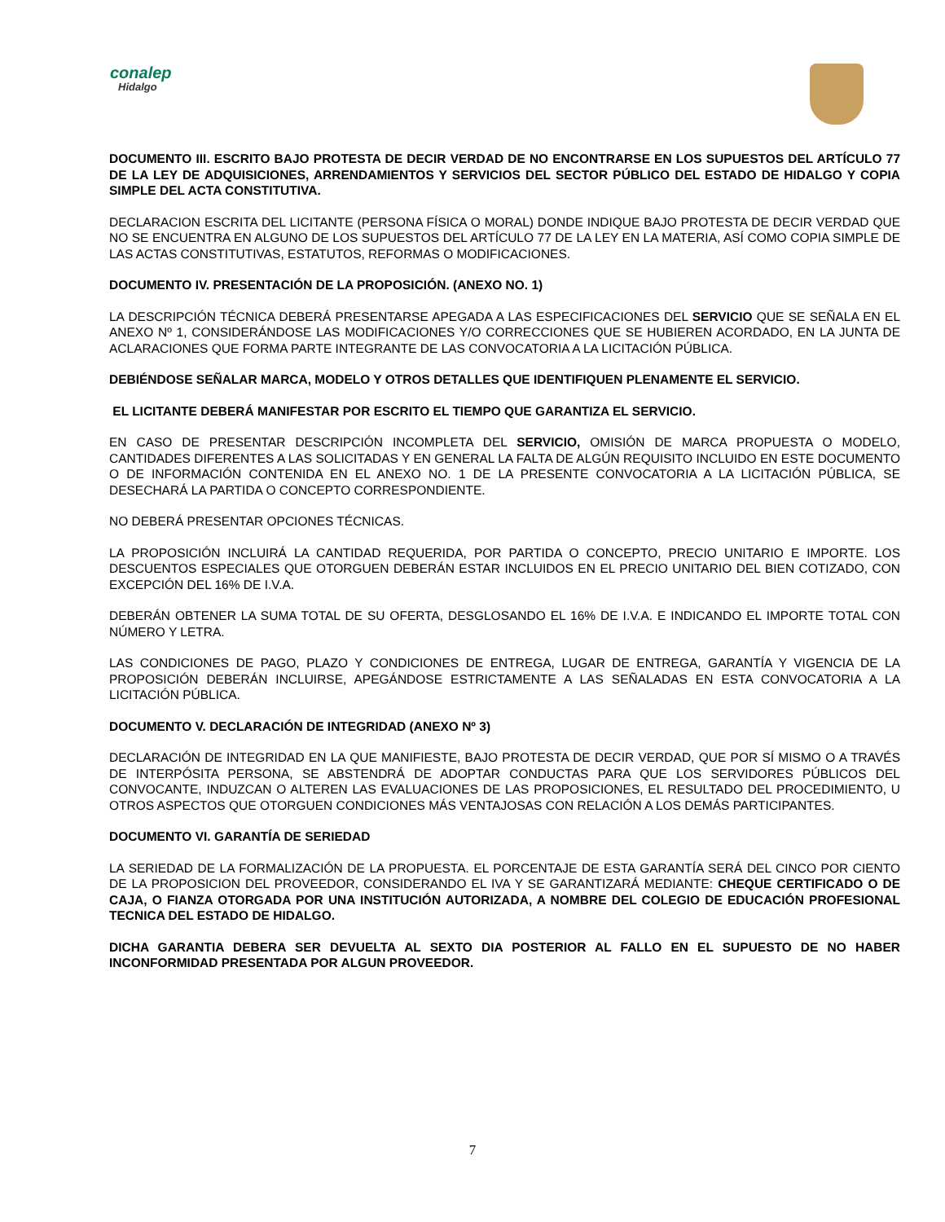conalep
Hidalgo
DOCUMENTO III. ESCRITO BAJO PROTESTA DE DECIR VERDAD DE NO ENCONTRARSE EN LOS SUPUESTOS DEL ARTÍCULO 77 DE LA LEY DE ADQUISICIONES, ARRENDAMIENTOS Y SERVICIOS DEL SECTOR PÚBLICO DEL ESTADO DE HIDALGO Y COPIA SIMPLE DEL ACTA CONSTITUTIVA.
DECLARACION ESCRITA DEL LICITANTE (PERSONA FÍSICA O MORAL) DONDE INDIQUE BAJO PROTESTA DE DECIR VERDAD QUE NO SE ENCUENTRA EN ALGUNO DE LOS SUPUESTOS DEL ARTÍCULO 77 DE LA LEY EN LA MATERIA, ASÍ COMO COPIA SIMPLE DE LAS ACTAS CONSTITUTIVAS, ESTATUTOS, REFORMAS O MODIFICACIONES.
DOCUMENTO IV. PRESENTACIÓN DE LA PROPOSICIÓN. (ANEXO NO. 1)
LA DESCRIPCIÓN TÉCNICA DEBERÁ PRESENTARSE APEGADA A LAS ESPECIFICACIONES DEL SERVICIO QUE SE SEÑALA EN EL ANEXO Nº 1, CONSIDERÁNDOSE LAS MODIFICACIONES Y/O CORRECCIONES QUE SE HUBIEREN ACORDADO, EN LA JUNTA DE ACLARACIONES QUE FORMA PARTE INTEGRANTE DE LAS CONVOCATORIA A LA LICITACIÓN PÚBLICA.
DEBIÉNDOSE SEÑALAR MARCA, MODELO Y OTROS DETALLES QUE IDENTIFIQUEN PLENAMENTE EL SERVICIO.
EL LICITANTE DEBERÁ MANIFESTAR POR ESCRITO EL TIEMPO QUE GARANTIZA EL SERVICIO.
EN CASO DE PRESENTAR DESCRIPCIÓN INCOMPLETA DEL SERVICIO, OMISIÓN DE MARCA PROPUESTA O MODELO, CANTIDADES DIFERENTES A LAS SOLICITADAS Y EN GENERAL LA FALTA DE ALGÚN REQUISITO INCLUIDO EN ESTE DOCUMENTO O DE INFORMACIÓN CONTENIDA EN EL ANEXO NO. 1 DE LA PRESENTE CONVOCATORIA A LA LICITACIÓN PÚBLICA, SE DESECHARÁ LA PARTIDA O CONCEPTO CORRESPONDIENTE.
NO DEBERÁ PRESENTAR OPCIONES TÉCNICAS.
LA PROPOSICIÓN INCLUIRÁ LA CANTIDAD REQUERIDA, POR PARTIDA O CONCEPTO, PRECIO UNITARIO E IMPORTE. LOS DESCUENTOS ESPECIALES QUE OTORGUEN DEBERÁN ESTAR INCLUIDOS EN EL PRECIO UNITARIO DEL BIEN COTIZADO, CON EXCEPCIÓN DEL 16% DE I.V.A.
DEBERÁN OBTENER LA SUMA TOTAL DE SU OFERTA, DESGLOSANDO EL 16% DE I.V.A. E INDICANDO EL IMPORTE TOTAL CON NÚMERO Y LETRA.
LAS CONDICIONES DE PAGO, PLAZO Y CONDICIONES DE ENTREGA, LUGAR DE ENTREGA, GARANTÍA Y VIGENCIA DE LA PROPOSICIÓN DEBERÁN INCLUIRSE, APEGÁNDOSE ESTRICTAMENTE A LAS SEÑALADAS EN ESTA CONVOCATORIA A LA LICITACIÓN PÚBLICA.
DOCUMENTO V. DECLARACIÓN DE INTEGRIDAD (ANEXO Nº 3)
DECLARACIÓN DE INTEGRIDAD EN LA QUE MANIFIESTE, BAJO PROTESTA DE DECIR VERDAD, QUE POR SÍ MISMO O A TRAVÉS DE INTERPÓSITA PERSONA, SE ABSTENDRÁ DE ADOPTAR CONDUCTAS PARA QUE LOS SERVIDORES PÚBLICOS DEL CONVOCANTE, INDUZCAN O ALTEREN LAS EVALUACIONES DE LAS PROPOSICIONES, EL RESULTADO DEL PROCEDIMIENTO, U OTROS ASPECTOS QUE OTORGUEN CONDICIONES MÁS VENTAJOSAS CON RELACIÓN A LOS DEMÁS PARTICIPANTES.
DOCUMENTO VI. GARANTÍA DE SERIEDAD
LA SERIEDAD DE LA FORMALIZACIÓN DE LA PROPUESTA. EL PORCENTAJE DE ESTA GARANTÍA SERÁ DEL CINCO POR CIENTO DE LA PROPOSICION DEL PROVEEDOR, CONSIDERANDO EL IVA Y SE GARANTIZARÁ MEDIANTE: CHEQUE CERTIFICADO O DE CAJA, O FIANZA OTORGADA POR UNA INSTITUCIÓN AUTORIZADA, A NOMBRE DEL COLEGIO DE EDUCACIÓN PROFESIONAL TECNICA DEL ESTADO DE HIDALGO.
DICHA GARANTIA DEBERA SER DEVUELTA AL SEXTO DIA POSTERIOR AL FALLO EN EL SUPUESTO DE NO HABER INCONFORMIDAD PRESENTADA POR ALGUN PROVEEDOR.
7